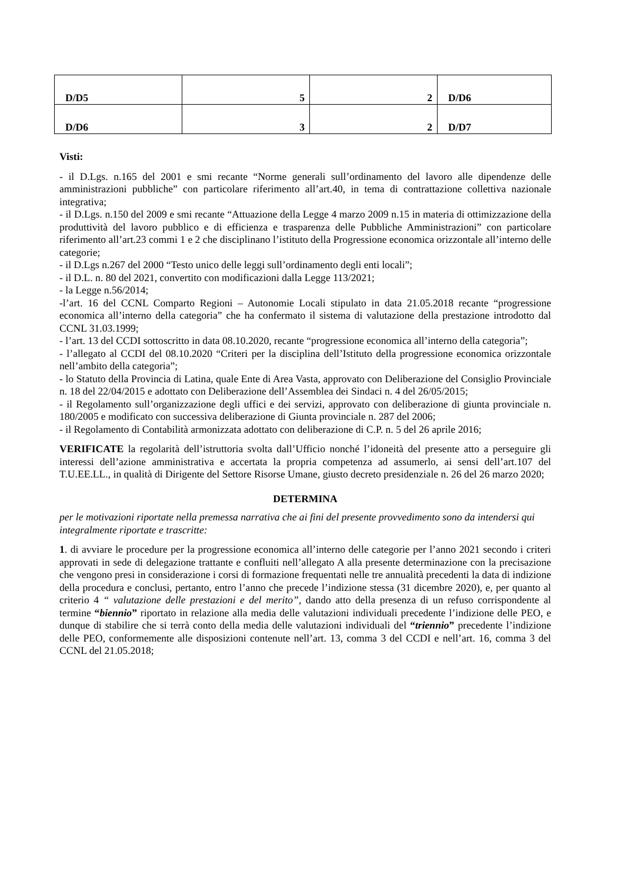| D/D5 | 5 | 2 | D/D6 |
| D/D6 | 3 | 2 | D/D7 |
Visti:
- il D.Lgs. n.165 del 2001 e smi recante “Norme generali sull’ordinamento del lavoro alle dipendenze delle amministrazioni pubbliche” con particolare riferimento all’art.40, in tema di contrattazione collettiva nazionale integrativa;
- il D.Lgs. n.150 del 2009 e smi recante “Attuazione della Legge 4 marzo 2009 n.15 in materia di ottimizzazione della produttività del lavoro pubblico e di efficienza e trasparenza delle Pubbliche Amministrazioni” con particolare riferimento all’art.23 commi 1 e 2 che disciplinano l’istituto della Progressione economica orizzontale all’interno delle categorie;
- il D.Lgs n.267 del 2000 “Testo unico delle leggi sull’ordinamento degli enti locali”;
- il D.L. n. 80 del 2021, convertito con modificazioni dalla Legge 113/2021;
- la Legge n.56/2014;
-l’art. 16 del CCNL Comparto Regioni – Autonomie Locali stipulato in data 21.05.2018 recante “progressione economica all’interno della categoria” che ha confermato il sistema di valutazione della prestazione introdotto dal CCNL 31.03.1999;
- l’art. 13 del CCDI sottoscritto in data 08.10.2020, recante “progressione economica all’interno della categoria”;
- l’allegato al CCDI del 08.10.2020 “Criteri per la disciplina dell’Istituto della progressione economica orizzontale nell’ambito della categoria”;
- lo Statuto della Provincia di Latina, quale Ente di Area Vasta, approvato con Deliberazione del Consiglio Provinciale n. 18 del 22/04/2015 e adottato con Deliberazione dell’Assemblea dei Sindaci n. 4 del 26/05/2015;
- il Regolamento sull’organizzazione degli uffici e dei servizi, approvato con deliberazione di giunta provinciale n. 180/2005 e modificato con successiva deliberazione di Giunta provinciale n. 287 del 2006;
- il Regolamento di Contabilità armonizzata adottato con deliberazione di C.P. n. 5 del 26 aprile 2016;
VERIFICATE la regolarità dell’istruttoria svolta dall’Ufficio nonché l’idoneità del presente atto a perseguire gli interessi dell’azione amministrativa e accertata la propria competenza ad assumerlo, ai sensi dell’art.107 del T.U.EE.LL., in qualità di Dirigente del Settore Risorse Umane, giusto decreto presidenziale n. 26 del 26 marzo 2020;
DETERMINA
per le motivazioni riportate nella premessa narrativa che ai fini del presente provvedimento sono da intendersi qui integralmente riportate e trascritte:
1. di avviare le procedure per la progressione economica all’interno delle categorie per l’anno 2021 secondo i criteri approvati in sede di delegazione trattante e confluiti nell’allegato A alla presente determinazione con la precisazione che vengono presi in considerazione i corsi di formazione frequentati nelle tre annualità precedenti la data di indizione della procedura e conclusi, pertanto, entro l’anno che precede l’indizione stessa (31 dicembre 2020), e, per quanto al criterio 4 “ valutazione delle prestazioni e del merito”, dando atto della presenza di un refuso corrispondente al termine “biennio” riportato in relazione alla media delle valutazioni individuali precedente l’indizione delle PEO, e dunque di stabilire che si terrà conto della media delle valutazioni individuali del “triennio” precedente l’indizione delle PEO, conformemente alle disposizioni contenute nell’art. 13, comma 3 del CCDI e nell’art. 16, comma 3 del CCNL del 21.05.2018;